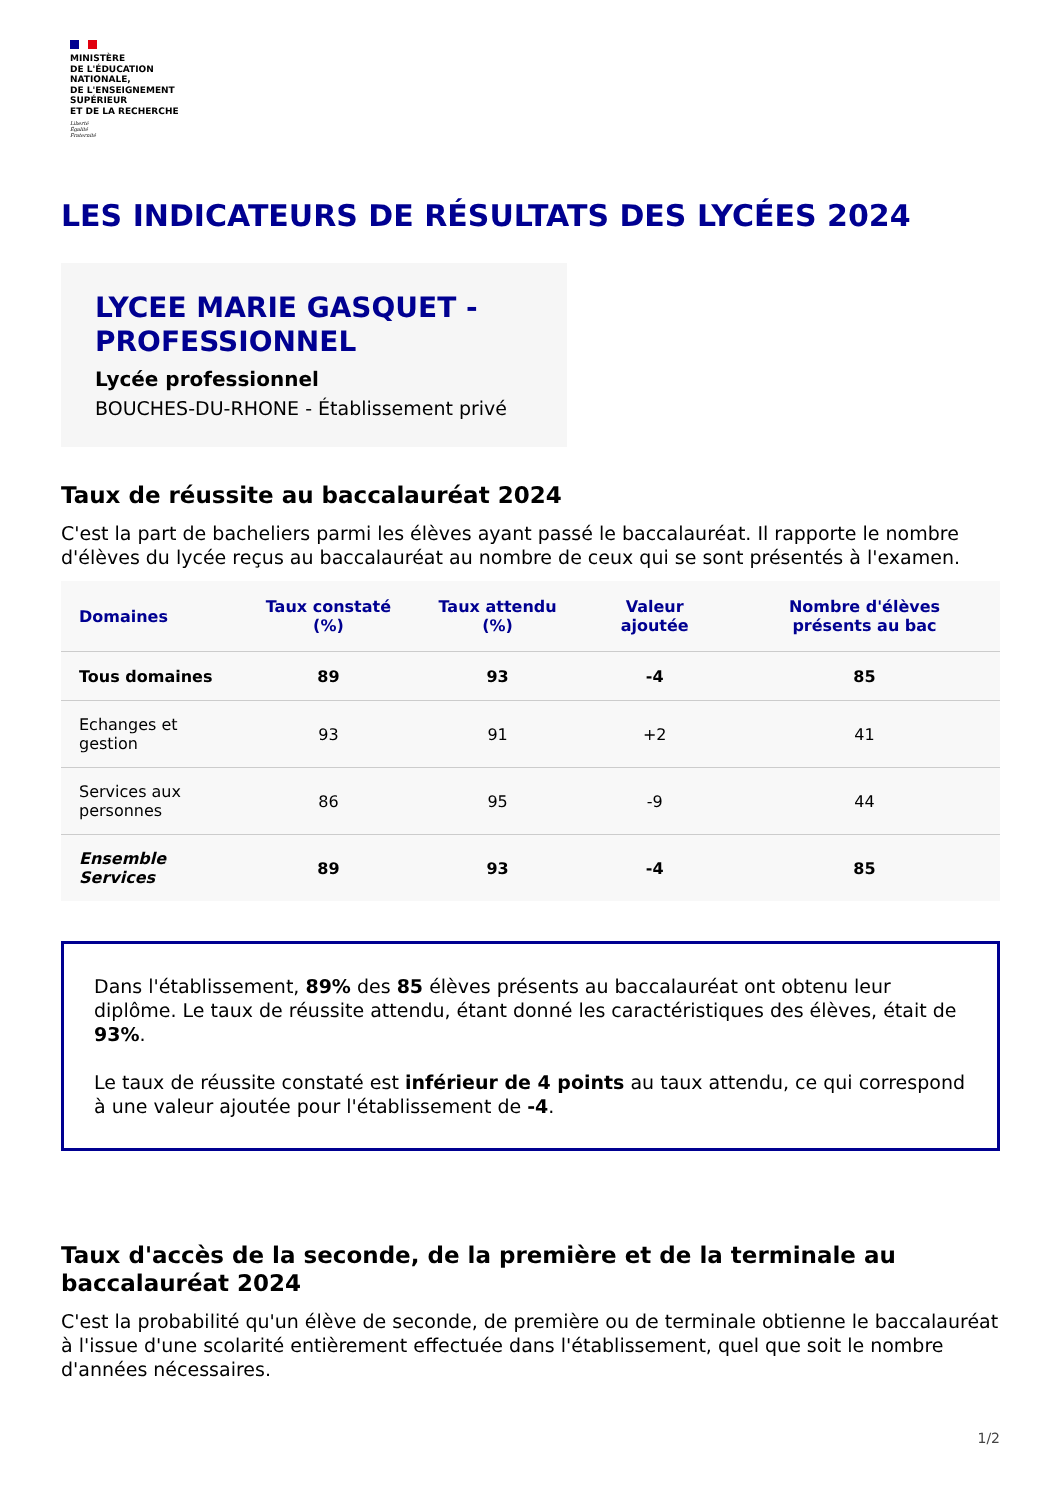MINISTÈRE
DE L'ÉDUCATION
NATIONALE,
DE L'ENSEIGNEMENT
SUPÉRIEUR
ET DE LA RECHERCHE
Liberté
Égalité
Fraternité
LES INDICATEURS DE RÉSULTATS DES LYCÉES 2024
LYCEE MARIE GASQUET - PROFESSIONNEL
Lycée professionnel
BOUCHES-DU-RHONE - Établissement privé
Taux de réussite au baccalauréat 2024
C'est la part de bacheliers parmi les élèves ayant passé le baccalauréat. Il rapporte le nombre d'élèves du lycée reçus au baccalauréat au nombre de ceux qui se sont présentés à l'examen.
| Domaines | Taux constaté (%) | Taux attendu (%) | Valeur ajoutée | Nombre d'élèves présents au bac |
| --- | --- | --- | --- | --- |
| Tous domaines | 89 | 93 | -4 | 85 |
| Echanges et gestion | 93 | 91 | +2 | 41 |
| Services aux personnes | 86 | 95 | -9 | 44 |
| Ensemble Services | 89 | 93 | -4 | 85 |
Dans l'établissement, 89% des 85 élèves présents au baccalauréat ont obtenu leur diplôme. Le taux de réussite attendu, étant donné les caractéristiques des élèves, était de 93%.
Le taux de réussite constaté est inférieur de 4 points au taux attendu, ce qui correspond à une valeur ajoutée pour l'établissement de -4.
Taux d'accès de la seconde, de la première et de la terminale au baccalauréat 2024
C'est la probabilité qu'un élève de seconde, de première ou de terminale obtienne le baccalauréat à l'issue d'une scolarité entièrement effectuée dans l'établissement, quel que soit le nombre d'années nécessaires.
1/2